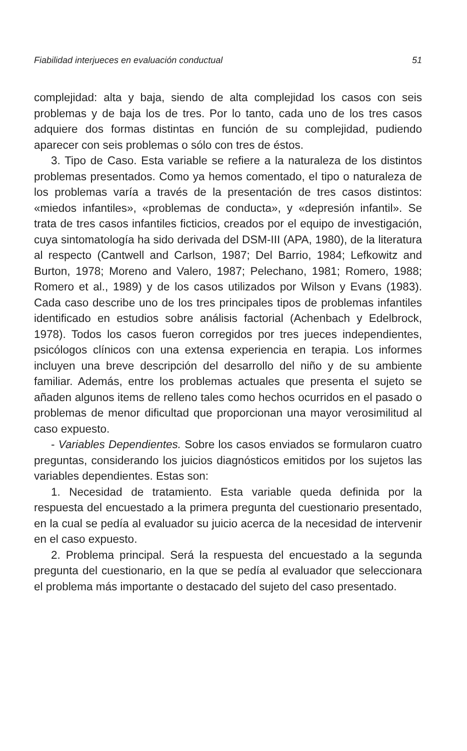Fiabilidad interjueces en evaluación conductual 51
complejidad: alta y baja, siendo de alta complejidad los casos con seis problemas y de baja los de tres. Por lo tanto, cada uno de los tres casos adquiere dos formas distintas en función de su complejidad, pudiendo aparecer con seis problemas o sólo con tres de éstos.
3. Tipo de Caso. Esta variable se refiere a la naturaleza de los distintos problemas presentados. Como ya hemos comentado, el tipo o naturaleza de los problemas varía a través de la presentación de tres casos distintos: «miedos infantiles», «problemas de conducta», y «depresión infantil». Se trata de tres casos infantiles ficticios, creados por el equipo de investigación, cuya sintomatología ha sido derivada del DSM-III (APA, 1980), de la literatura al respecto (Cantwell and Carlson, 1987; Del Barrio, 1984; Lefkowitz and Burton, 1978; Moreno and Valero, 1987; Pelechano, 1981; Romero, 1988; Romero et al., 1989) y de los casos utilizados por Wilson y Evans (1983). Cada caso describe uno de los tres principales tipos de problemas infantiles identificado en estudios sobre análisis factorial (Achenbach y Edelbrock, 1978). Todos los casos fueron corregidos por tres jueces independientes, psicólogos clínicos con una extensa experiencia en terapia. Los informes incluyen una breve descripción del desarrollo del niño y de su ambiente familiar. Además, entre los problemas actuales que presenta el sujeto se añaden algunos items de relleno tales como hechos ocurridos en el pasado o problemas de menor dificultad que proporcionan una mayor verosimilitud al caso expuesto.
- Variables Dependientes. Sobre los casos enviados se formularon cuatro preguntas, considerando los juicios diagnósticos emitidos por los sujetos las variables dependientes. Estas son:
1. Necesidad de tratamiento. Esta variable queda definida por la respuesta del encuestado a la primera pregunta del cuestionario presentado, en la cual se pedía al evaluador su juicio acerca de la necesidad de intervenir en el caso expuesto.
2. Problema principal. Será la respuesta del encuestado a la segunda pregunta del cuestionario, en la que se pedía al evaluador que seleccionara el problema más importante o destacado del sujeto del caso presentado.